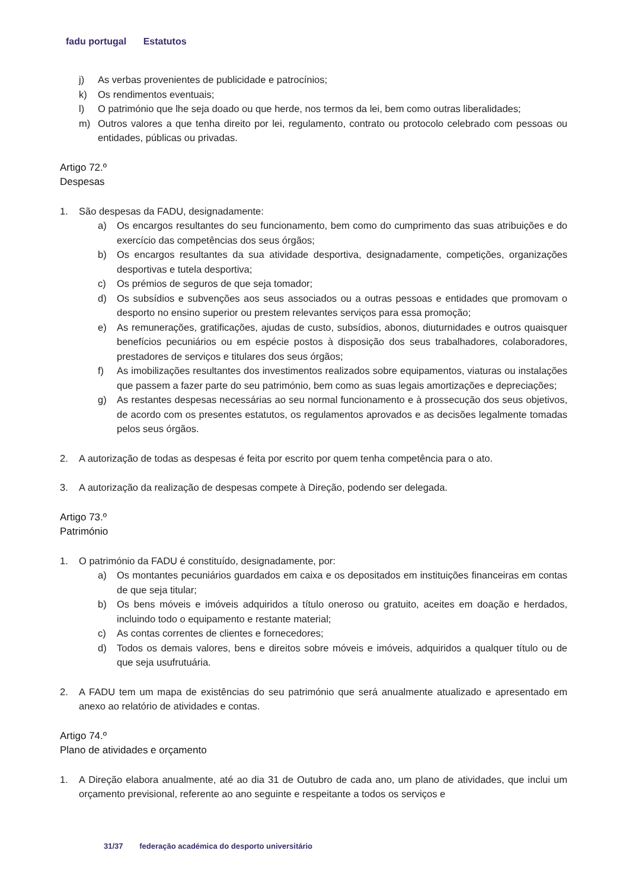fadu portugal Estatutos
j) As verbas provenientes de publicidade e patrocínios;
k) Os rendimentos eventuais;
l) O património que lhe seja doado ou que herde, nos termos da lei, bem como outras liberalidades;
m) Outros valores a que tenha direito por lei, regulamento, contrato ou protocolo celebrado com pessoas ou entidades, públicas ou privadas.
Artigo 72.º
Despesas
1. São despesas da FADU, designadamente:
a) Os encargos resultantes do seu funcionamento, bem como do cumprimento das suas atribuições e do exercício das competências dos seus órgãos;
b) Os encargos resultantes da sua atividade desportiva, designadamente, competições, organizações desportivas e tutela desportiva;
c) Os prémios de seguros de que seja tomador;
d) Os subsídios e subvenções aos seus associados ou a outras pessoas e entidades que promovam o desporto no ensino superior ou prestem relevantes serviços para essa promoção;
e) As remunerações, gratificações, ajudas de custo, subsídios, abonos, diuturnidades e outros quaisquer benefícios pecuniários ou em espécie postos à disposição dos seus trabalhadores, colaboradores, prestadores de serviços e titulares dos seus órgãos;
f) As imobilizações resultantes dos investimentos realizados sobre equipamentos, viaturas ou instalações que passem a fazer parte do seu património, bem como as suas legais amortizações e depreciações;
g) As restantes despesas necessárias ao seu normal funcionamento e à prossecução dos seus objetivos, de acordo com os presentes estatutos, os regulamentos aprovados e as decisões legalmente tomadas pelos seus órgãos.
2. A autorização de todas as despesas é feita por escrito por quem tenha competência para o ato.
3. A autorização da realização de despesas compete à Direção, podendo ser delegada.
Artigo 73.º
Património
1. O património da FADU é constituído, designadamente, por:
a) Os montantes pecuniários guardados em caixa e os depositados em instituições financeiras em contas de que seja titular;
b) Os bens móveis e imóveis adquiridos a título oneroso ou gratuito, aceites em doação e herdados, incluindo todo o equipamento e restante material;
c) As contas correntes de clientes e fornecedores;
d) Todos os demais valores, bens e direitos sobre móveis e imóveis, adquiridos a qualquer título ou de que seja usufrutuária.
2. A FADU tem um mapa de existências do seu património que será anualmente atualizado e apresentado em anexo ao relatório de atividades e contas.
Artigo 74.º
Plano de atividades e orçamento
1. A Direção elabora anualmente, até ao dia 31 de Outubro de cada ano, um plano de atividades, que inclui um orçamento previsional, referente ao ano seguinte e respeitante a todos os serviços e
31/37 federação académica do desporto universitário